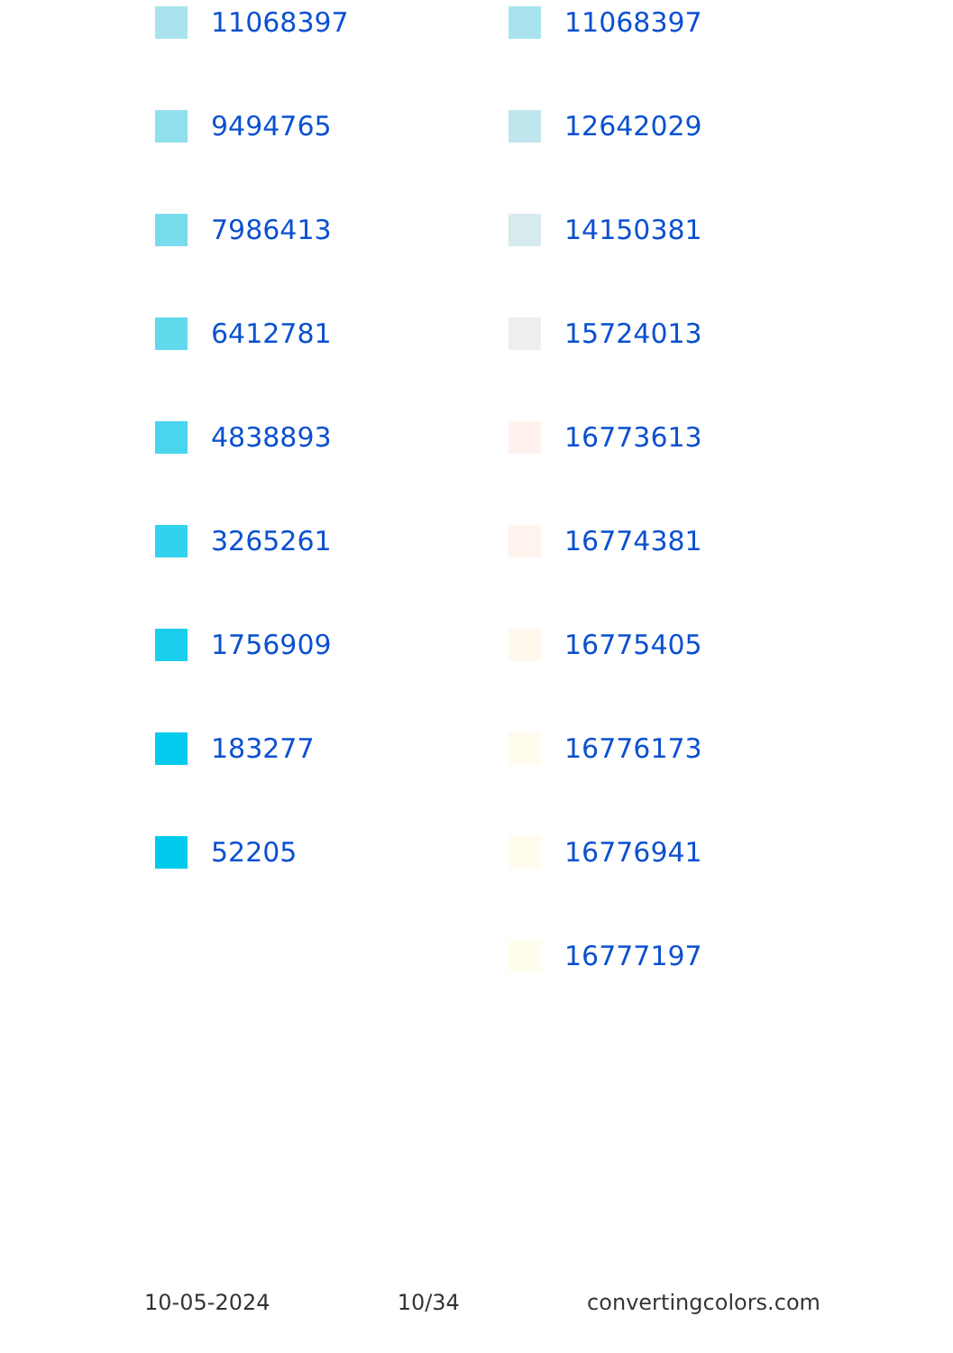11068397
9494765
7986413
6412781
4838893
3265261
1756909
183277
52205
11068397
12642029
14150381
15724013
16773613
16774381
16775405
16776173
16776941
16777197
10-05-2024 10/34 convertingcolors.com